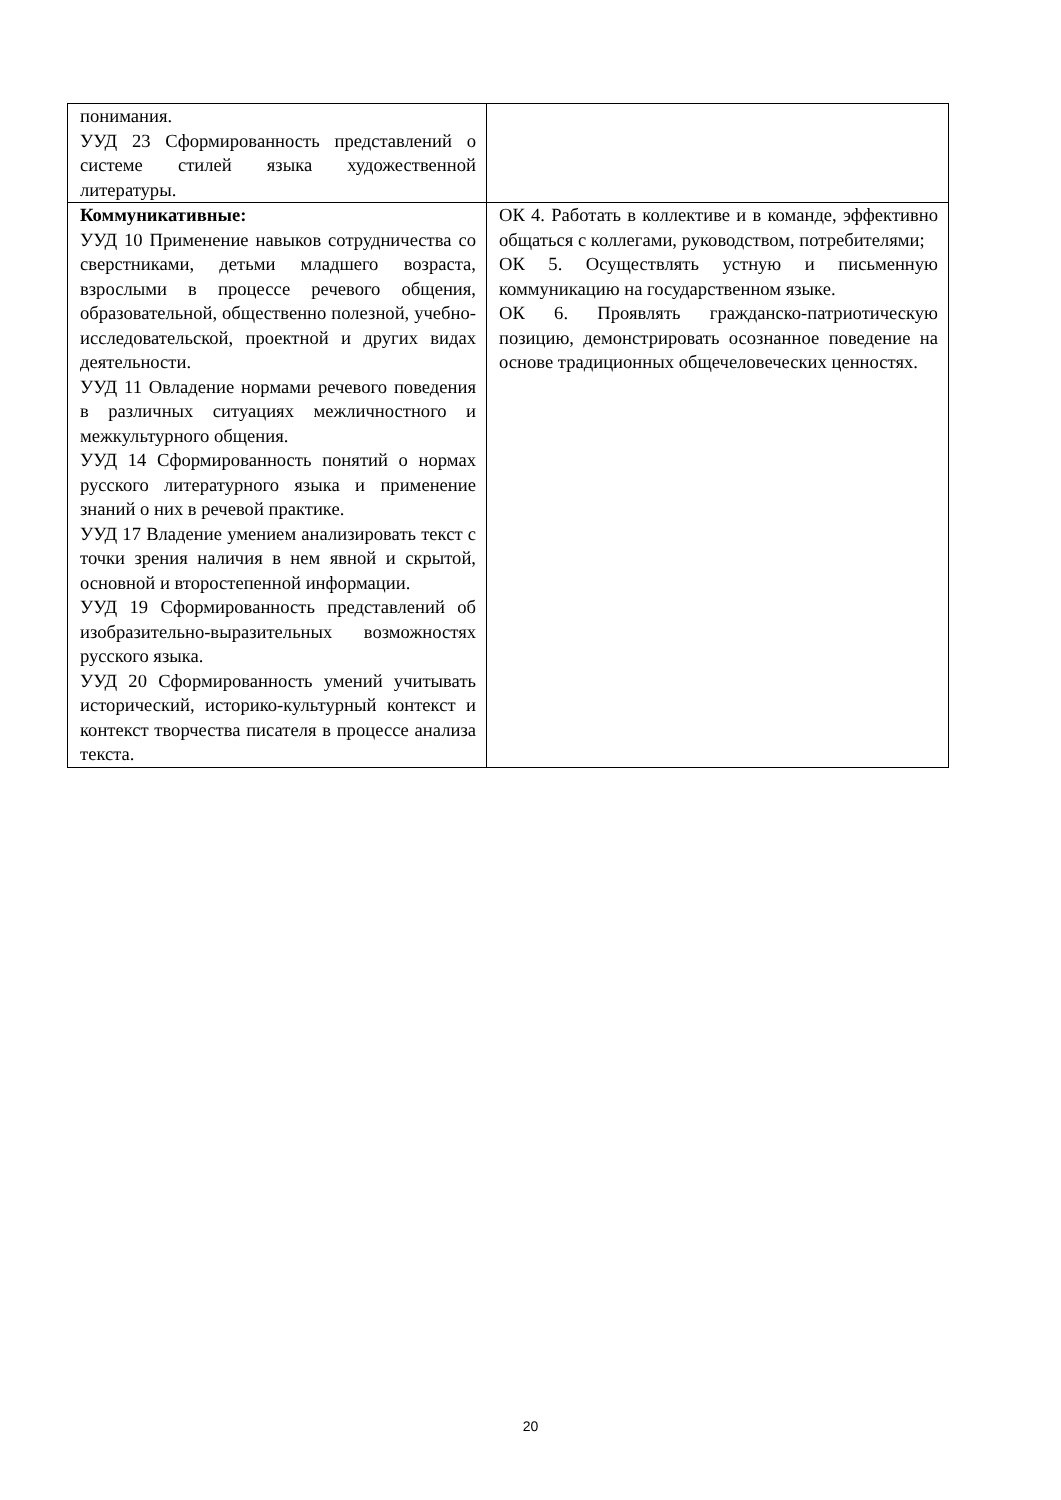| понимания. УУД 23 Сформированность представлений о системе стилей языка художественной литературы. | |
| Коммуникативные: УУД 10 Применение навыков сотрудничества со сверстниками, детьми младшего возраста, взрослыми в процессе речевого общения, образовательной, общественно полезной, учебно-исследовательской, проектной и других видах деятельности. УУД 11 Овладение нормами речевого поведения в различных ситуациях межличностного и межкультурного общения. УУД 14 Сформированность понятий о нормах русского литературного языка и применение знаний о них в речевой практике. УУД 17 Владение умением анализировать текст с точки зрения наличия в нем явной и скрытой, основной и второстепенной информации. УУД 19 Сформированность представлений об изобразительно-выразительных возможностях русского языка. УУД 20 Сформированность умений учитывать исторический, историко-культурный контекст и контекст творчества писателя в процессе анализа текста. | ОК 4. Работать в коллективе и в команде, эффективно общаться с коллегами, руководством, потребителями; ОК 5. Осуществлять устную и письменную коммуникацию на государственном языке. ОК 6. Проявлять гражданско-патриотическую позицию, демонстрировать осознанное поведение на основе традиционных общечеловеческих ценностях. |
20